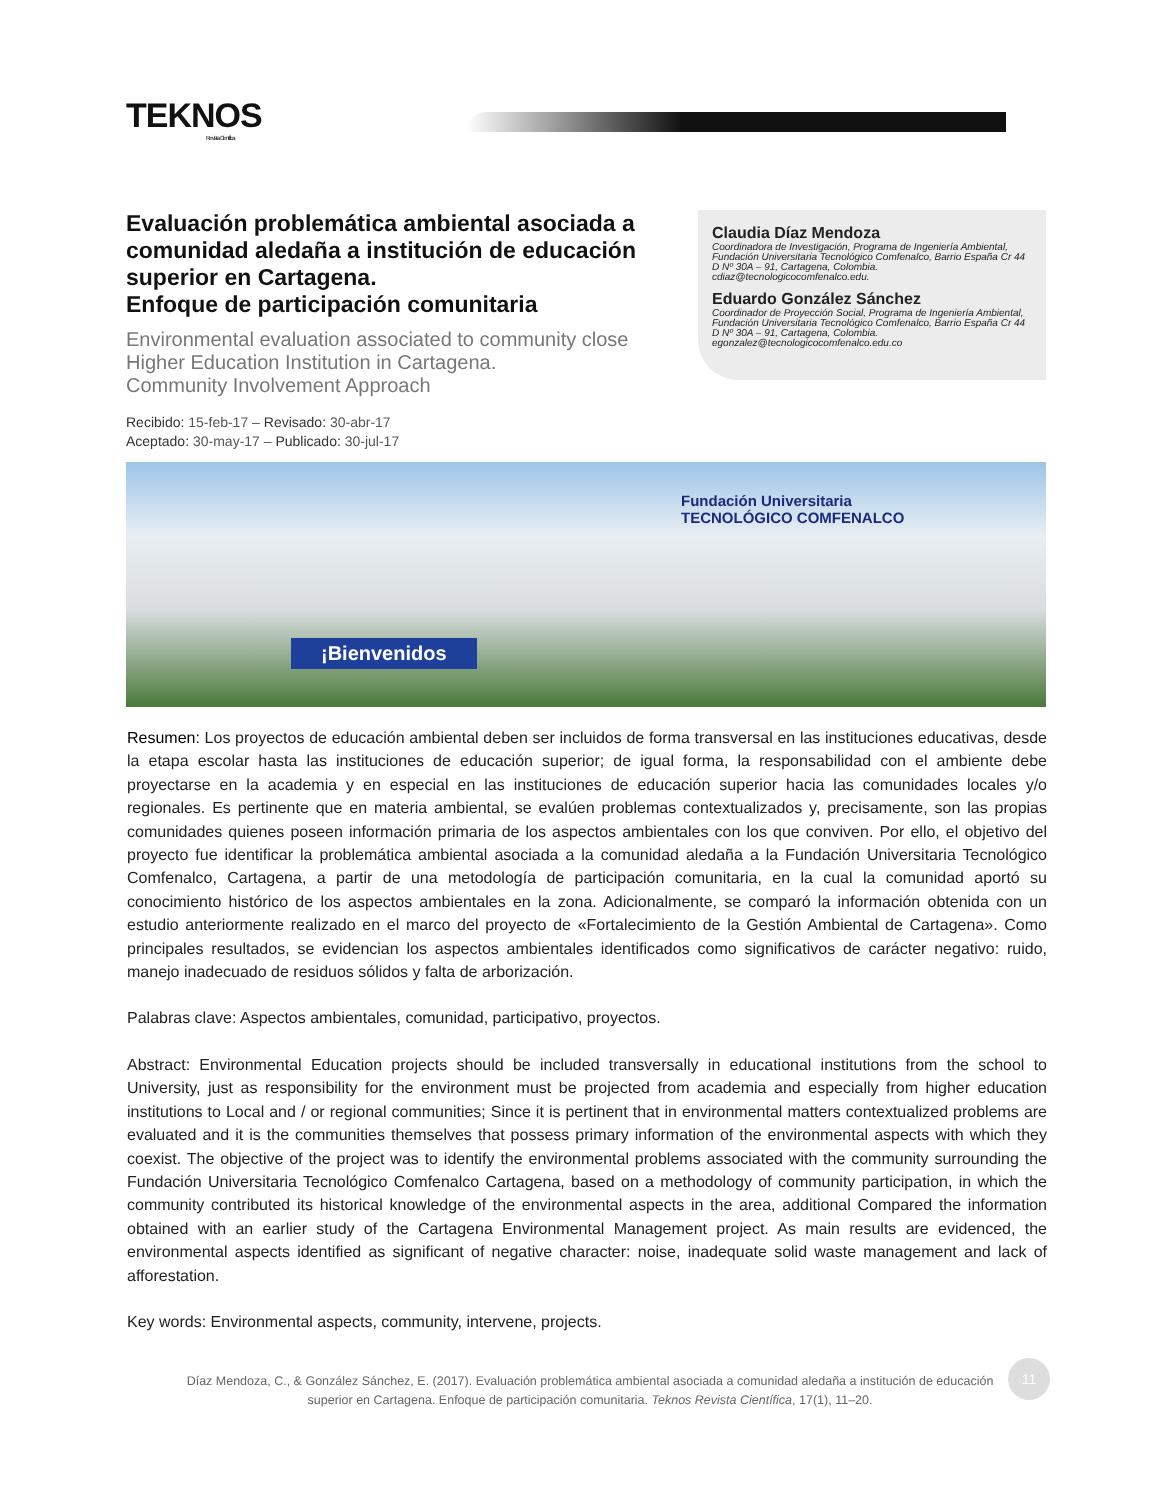TEKNOS
Revista Científica
Evaluación problemática ambiental asociada a comunidad aledaña a institución de educación superior en Cartagena.
Enfoque de participación comunitaria
Environmental evaluation associated to community close Higher Education Institution in Cartagena.
Community Involvement Approach
Recibido: 15-feb-17 – Revisado: 30-abr-17
Aceptado: 30-may-17 – Publicado: 30-jul-17
Claudia Díaz Mendoza
Coordinadora de Investigación, Programa de Ingeniería Ambiental, Fundación Universitaria Tecnológico Comfenalco, Barrio España Cr 44 D Nº 30A – 91, Cartagena, Colombia. cdiaz@tecnologicocomfenalco.edu.
Eduardo González Sánchez
Coordinador de Proyección Social, Programa de Ingeniería Ambiental, Fundación Universitaria Tecnológico Comfenalco, Barrio España Cr 44 D Nº 30A – 91, Cartagena, Colombia. egonzalez@tecnologicocomfenalco.edu.co
Fundación Universitaria
TECNOLÓGICO COMFENALCO
¡Bienvenidos
Resumen: Los proyectos de educación ambiental deben ser incluidos de forma transversal en las instituciones educativas, desde la etapa escolar hasta las instituciones de educación superior; de igual forma, la responsabilidad con el ambiente debe proyectarse en la academia y en especial en las instituciones de educación superior hacia las comunidades locales y/o regionales. Es pertinente que en materia ambiental, se evalúen problemas contextualizados y, precisamente, son las propias comunidades quienes poseen información primaria de los aspectos ambientales con los que conviven. Por ello, el objetivo del proyecto fue identificar la problemática ambiental asociada a la comunidad aledaña a la Fundación Universitaria Tecnológico Comfenalco, Cartagena, a partir de una metodología de participación comunitaria, en la cual la comunidad aportó su conocimiento histórico de los aspectos ambientales en la zona. Adicionalmente, se comparó la información obtenida con un estudio anteriormente realizado en el marco del proyecto de «Fortalecimiento de la Gestión Ambiental de Cartagena». Como principales resultados, se evidencian los aspectos ambientales identificados como significativos de carácter negativo: ruido, manejo inadecuado de residuos sólidos y falta de arborización.
Palabras clave: Aspectos ambientales, comunidad, participativo, proyectos.
Abstract: Environmental Education projects should be included transversally in educational institutions from the school to University, just as responsibility for the environment must be projected from academia and especially from higher education institutions to Local and / or regional communities; Since it is pertinent that in environmental matters contextualized problems are evaluated and it is the communities themselves that possess primary information of the environmental aspects with which they coexist. The objective of the project was to identify the environmental problems associated with the community surrounding the Fundación Universitaria Tecnológico Comfenalco Cartagena, based on a methodology of community participation, in which the community contributed its historical knowledge of the environmental aspects in the area, additional Compared the information obtained with an earlier study of the Cartagena Environmental Management project. As main results are evidenced, the environmental aspects identified as significant of negative character: noise, inadequate solid waste management and lack of afforestation.
Key words: Environmental aspects, community, intervene, projects.
Díaz Mendoza, C., & González Sánchez, E. (2017). Evaluación problemática ambiental asociada a comunidad aledaña a institución de educación superior en Cartagena. Enfoque de participación comunitaria. Teknos Revista Científica, 17(1), 11–20.
11